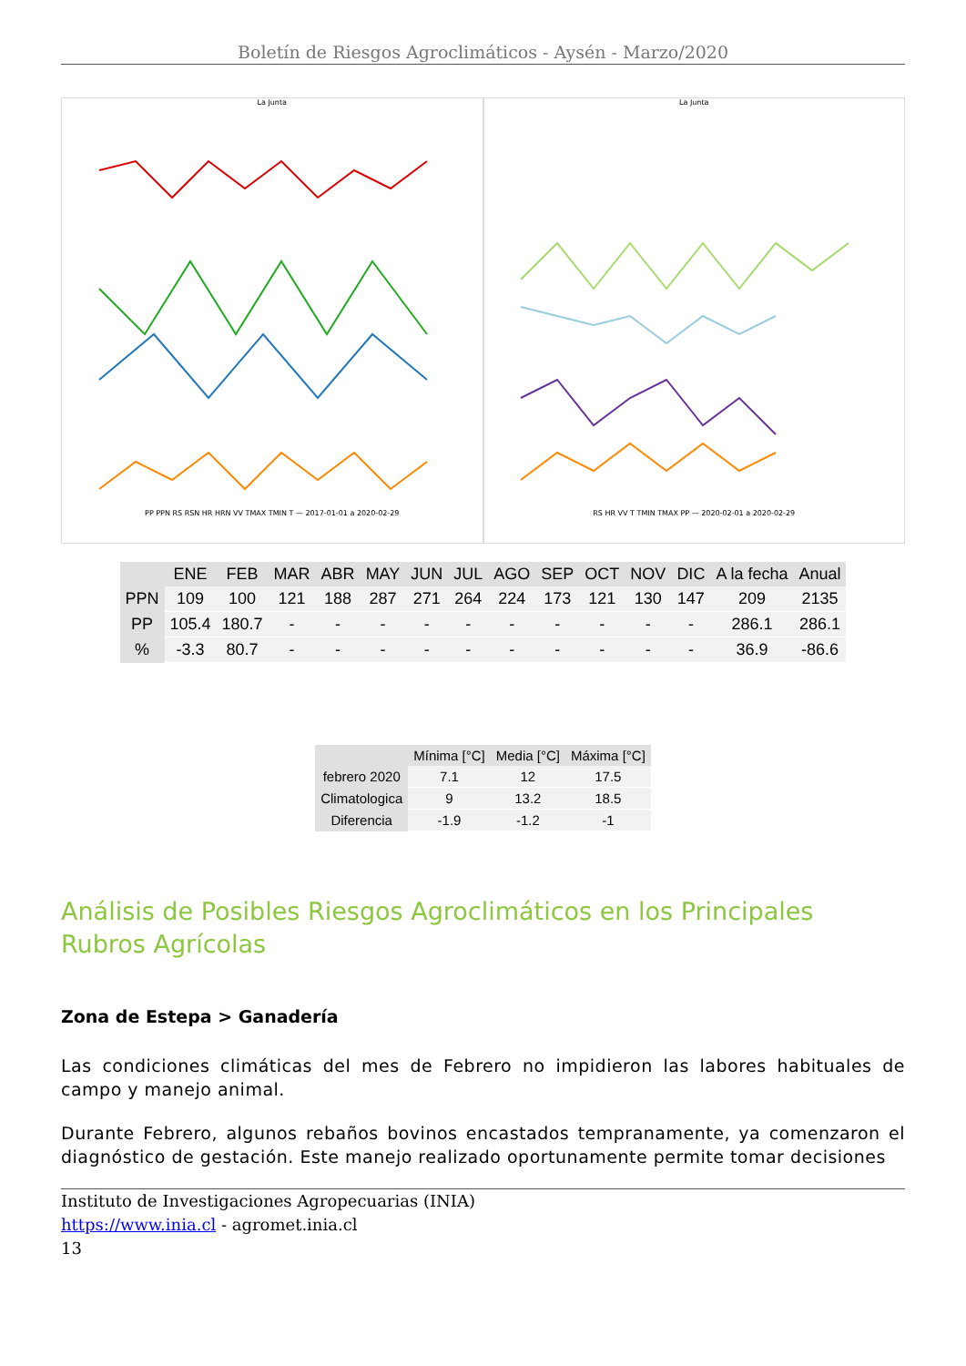Boletín de Riesgos Agroclimáticos - Aysén - Marzo/2020
La Junta
PP PPN RS RSN HR HRN VV TMAX TMIN T — 2017-01-01 a 2020-02-29
La Junta
RS HR VV T TMIN TMAX PP — 2020-02-01 a 2020-02-29
| | ENE | FEB | MAR | ABR | MAY | JUN | JUL | AGO | SEP | OCT | NOV | DIC | A la fecha | Anual |
| --- | --- | --- | --- | --- | --- | --- | --- | --- | --- | --- | --- | --- | --- | --- |
| PPN | 109 | 100 | 121 | 188 | 287 | 271 | 264 | 224 | 173 | 121 | 130 | 147 | 209 | 2135 |
| PP | 105.4 | 180.7 | - | - | - | - | - | - | - | - | - | - | 286.1 | 286.1 |
| % | -3.3 | 80.7 | - | - | - | - | - | - | - | - | - | - | 36.9 | -86.6 |
| | Mínima [°C] | Media [°C] | Máxima [°C] |
| --- | --- | --- | --- |
| febrero 2020 | 7.1 | 12 | 17.5 |
| Climatologica | 9 | 13.2 | 18.5 |
| Diferencia | -1.9 | -1.2 | -1 |
Análisis de Posibles Riesgos Agroclimáticos en los Principales Rubros Agrícolas
Zona de Estepa > Ganadería
Las condiciones climáticas del mes de Febrero no impidieron las labores habituales de campo y manejo animal.
Durante Febrero, algunos rebaños bovinos encastados tempranamente, ya comenzaron el diagnóstico de gestación. Este manejo realizado oportunamente permite tomar decisiones
Instituto de Investigaciones Agropecuarias (INIA)
https://www.inia.cl - agromet.inia.cl
13